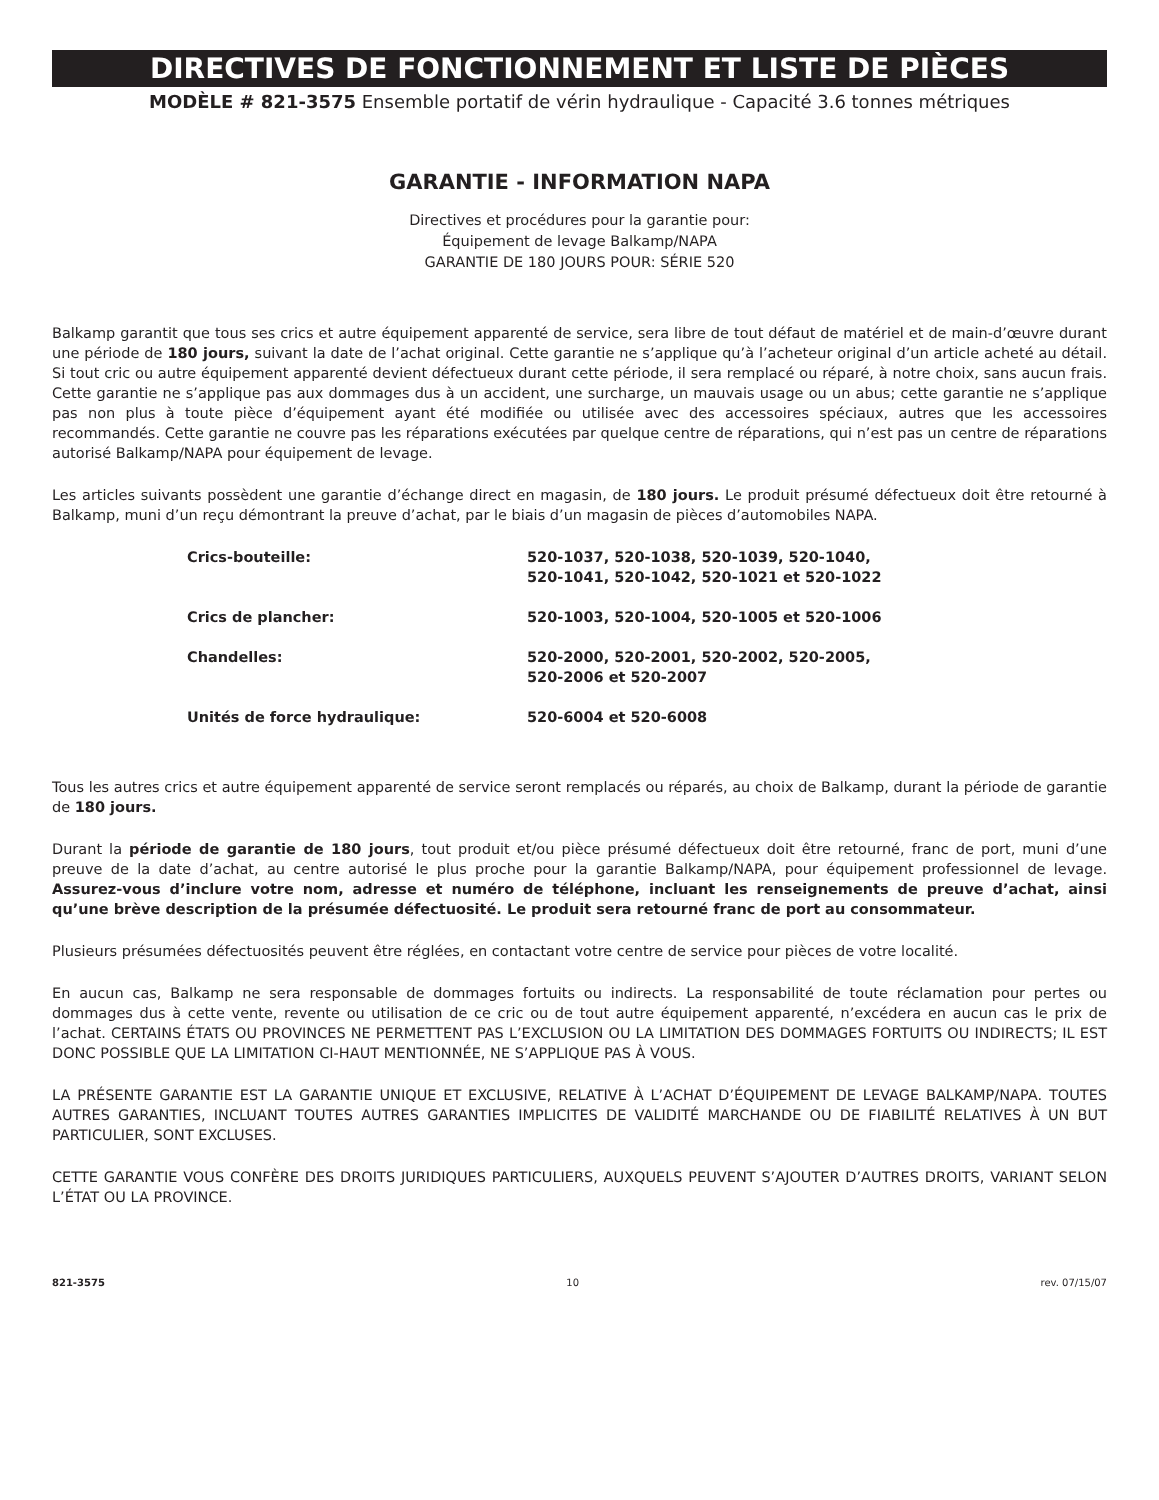DIRECTIVES DE FONCTIONNEMENT ET LISTE DE PIÈCES
MODÈLE # 821-3575 Ensemble portatif de vérin hydraulique - Capacité 3.6 tonnes métriques
GARANTIE - INFORMATION NAPA
Directives et procédures pour la garantie pour:
Équipement de levage Balkamp/NAPA
GARANTIE DE 180 JOURS POUR: SÉRIE 520
Balkamp garantit que tous ses crics et autre équipement apparenté de service, sera libre de tout défaut de matériel et de main-d’œuvre durant une période de 180 jours, suivant la date de l’achat original. Cette garantie ne s’applique qu’à l’acheteur original d’un article acheté au détail. Si tout cric ou autre équipement apparenté devient défectueux durant cette période, il sera remplacé ou réparé, à notre choix, sans aucun frais. Cette garantie ne s’applique pas aux dommages dus à un accident, une surcharge, un mauvais usage ou un abus; cette garantie ne s’applique pas non plus à toute pièce d’équipement ayant été modifiée ou utilisée avec des accessoires spéciaux, autres que les accessoires recommandés. Cette garantie ne couvre pas les réparations exécutées par quelque centre de réparations, qui n’est pas un centre de réparations autorisé Balkamp/NAPA pour équipement de levage.
Les articles suivants possèdent une garantie d’échange direct en magasin, de 180 jours. Le produit présumé défectueux doit être retourné à Balkamp, muni d’un reçu démontrant la preuve d’achat, par le biais d’un magasin de pièces d’automobiles NAPA.
| Crics-bouteille: | 520-1037, 520-1038, 520-1039, 520-1040, 520-1041, 520-1042, 520-1021 et 520-1022 |
| Crics de plancher: | 520-1003, 520-1004, 520-1005 et 520-1006 |
| Chandelles: | 520-2000, 520-2001, 520-2002, 520-2005, 520-2006 et 520-2007 |
| Unités de force hydraulique: | 520-6004 et 520-6008 |
Tous les autres crics et autre équipement apparenté de service seront remplacés ou réparés, au choix de Balkamp, durant la période de garantie de 180 jours.
Durant la période de garantie de 180 jours, tout produit et/ou pièce présumé défectueux doit être retourné, franc de port, muni d’une preuve de la date d’achat, au centre autorisé le plus proche pour la garantie Balkamp/NAPA, pour équipement professionnel de levage. Assurez-vous d’inclure votre nom, adresse et numéro de téléphone, incluant les renseignements de preuve d’achat, ainsi qu’une brève description de la présumée défectuosité. Le produit sera retourné franc de port au consommateur.
Plusieurs présumées défectuosités peuvent être réglées, en contactant votre centre de service pour pièces de votre localité.
En aucun cas, Balkamp ne sera responsable de dommages fortuits ou indirects. La responsabilité de toute réclamation pour pertes ou dommages dus à cette vente, revente ou utilisation de ce cric ou de tout autre équipement apparenté, n’excédera en aucun cas le prix de l’achat. CERTAINS ÉTATS OU PROVINCES NE PERMETTENT PAS L’EXCLUSION OU LA LIMITATION DES DOMMAGES FORTUITS OU INDIRECTS; IL EST DONC POSSIBLE QUE LA LIMITATION CI-HAUT MENTIONNÉE, NE S’APPLIQUE PAS À VOUS.
LA PRÉSENTE GARANTIE EST LA GARANTIE UNIQUE ET EXCLUSIVE, RELATIVE À L’ACHAT D’ÉQUIPEMENT DE LEVAGE BALKAMP/NAPA. TOUTES AUTRES GARANTIES, INCLUANT TOUTES AUTRES GARANTIES IMPLICITES DE VALIDITÉ MARCHANDE OU DE FIABILITÉ RELATIVES À UN BUT PARTICULIER, SONT EXCLUSES.
CETTE GARANTIE VOUS CONFÈRE DES DROITS JURIDIQUES PARTICULIERS, AUXQUELS PEUVENT S’AJOUTER D’AUTRES DROITS, VARIANT SELON L’ÉTAT OU LA PROVINCE.
821-3575 10 rev. 07/15/07